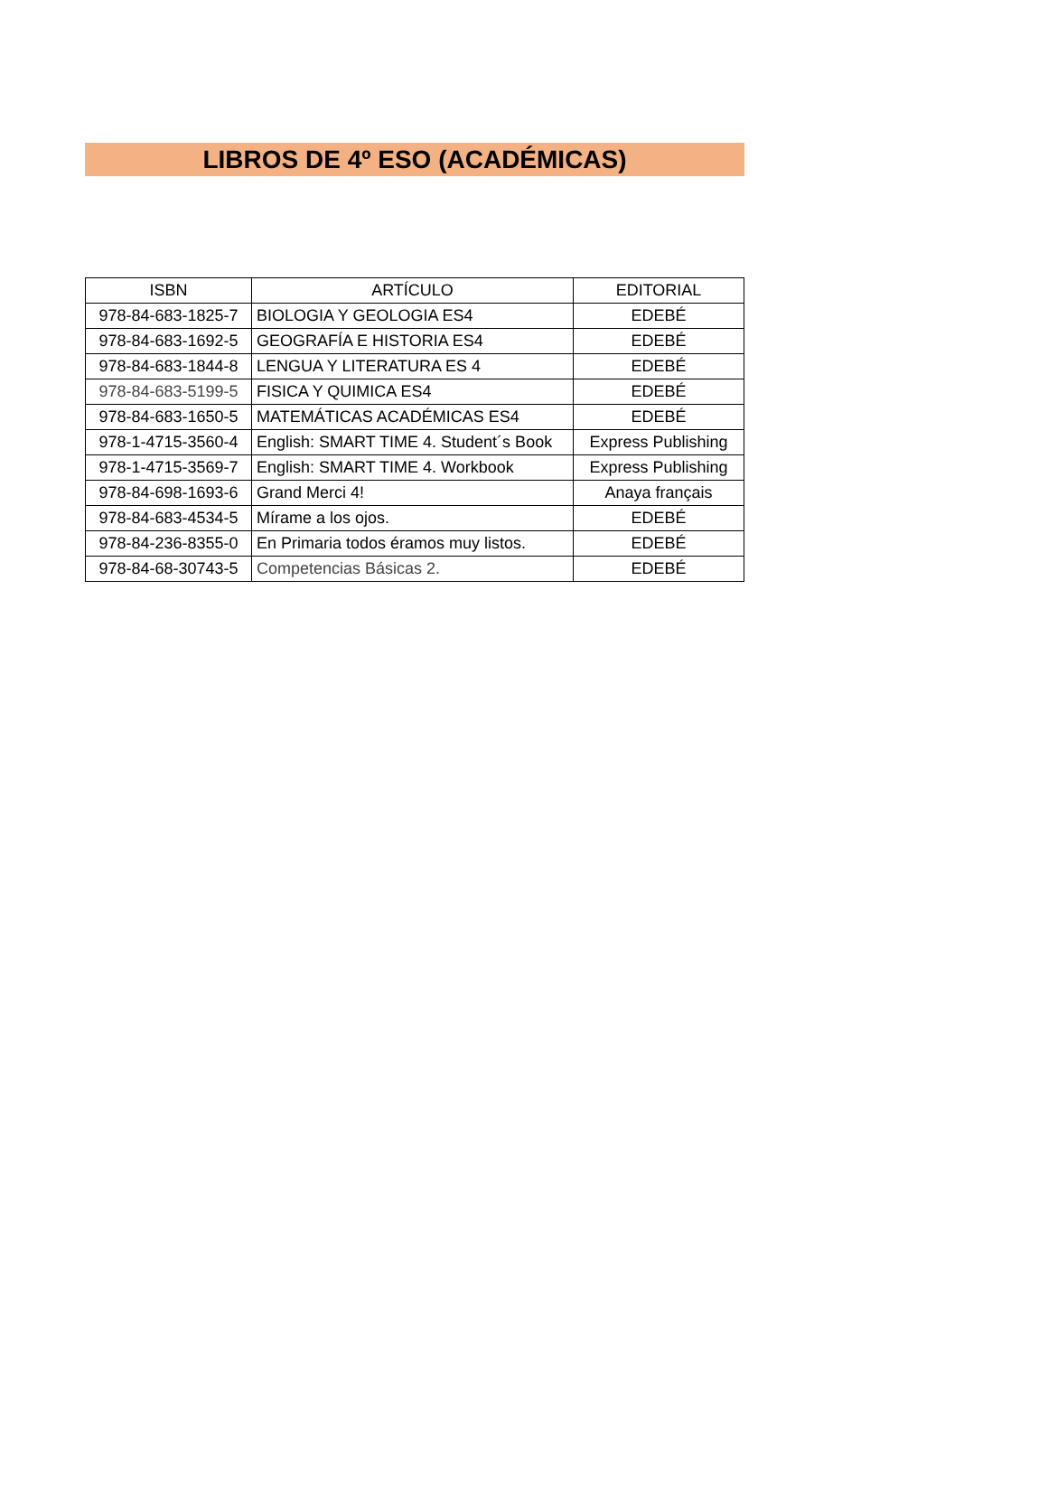LIBROS DE 4º ESO (ACADÉMICAS)
| ISBN | ARTÍCULO | EDITORIAL |
| --- | --- | --- |
| 978-84-683-1825-7 | BIOLOGIA Y GEOLOGIA ES4 | EDEBÉ |
| 978-84-683-1692-5 | GEOGRAFÍA E HISTORIA ES4 | EDEBÉ |
| 978-84-683-1844-8 | LENGUA Y LITERATURA ES 4 | EDEBÉ |
| 978-84-683-5199-5 | FISICA Y QUIMICA ES4 | EDEBÉ |
| 978-84-683-1650-5 | MATEMÁTICAS ACADÉMICAS ES4 | EDEBÉ |
| 978-1-4715-3560-4 | English: SMART TIME 4. Student´s Book | Express Publishing |
| 978-1-4715-3569-7 | English: SMART TIME 4. Workbook | Express Publishing |
| 978-84-698-1693-6 | Grand Merci 4! | Anaya français |
| 978-84-683-4534-5 | Mírame a los ojos. | EDEBÉ |
| 978-84-236-8355-0 | En Primaria todos éramos muy listos. | EDEBÉ |
| 978-84-68-30743-5 | Competencias Básicas 2. | EDEBÉ |